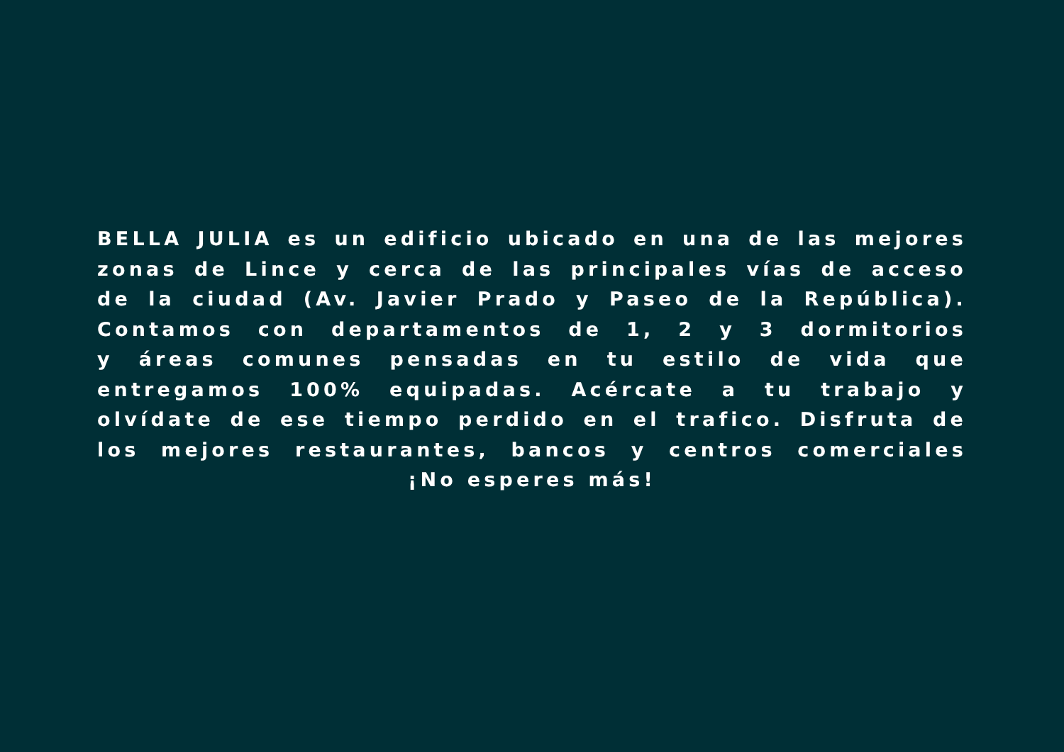BELLA JULIA es un edificio ubicado en una de las mejores
zonas de Lince y cerca de las principales vías de acceso
de la ciudad (Av. Javier Prado y Paseo de la República).
Contamos con departamentos de 1, 2 y 3 dormitorios
y áreas comunes pensadas en tu estilo de vida que
entregamos 100% equipadas. Acércate a tu trabajo y
olvídate de ese tiempo perdido en el trafico. Disfruta de
los mejores restaurantes, bancos y centros comerciales
¡No esperes más!